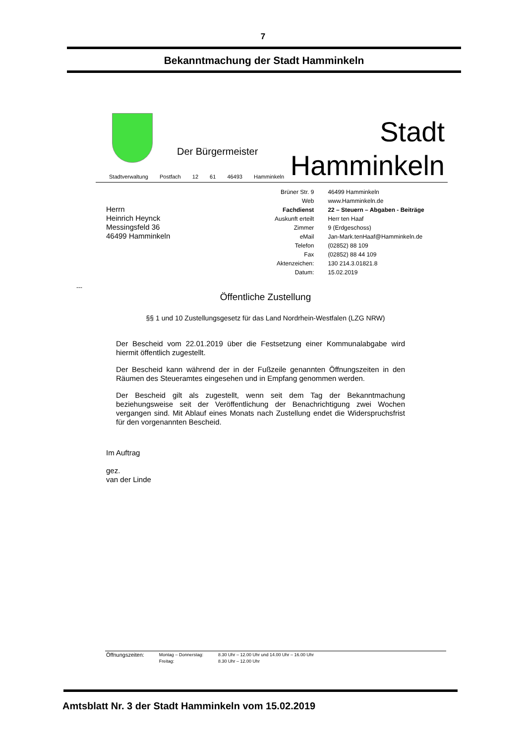7
Bekanntmachung der Stadt Hamminkeln
Der Bürgermeister
Stadt
Hamminkeln
Stadtverwaltung Postfach 12 61 46493 Hamminkeln
Herrn
Heinrich Heynck
Messingsfeld 36
46499 Hamminkeln
| Brüner Str. 9 | 46499 Hamminkeln |
| Web | www.Hamminkeln.de |
| Fachdienst | 22 – Steuern – Abgaben - Beiträge |
| Auskunft erteilt | Herr ten Haaf |
| Zimmer | 9 (Erdgeschoss) |
| eMail | Jan-Mark.tenHaaf@Hamminkeln.de |
| Telefon | (02852) 88 109 |
| Fax | (02852) 88 44 109 |
| Aktenzeichen: | 130 214.3.01821.8 |
| Datum: | 15.02.2019 |
---
Öffentliche Zustellung
§§ 1 und 10 Zustellungsgesetz für das Land Nordrhein-Westfalen (LZG NRW)
Der Bescheid vom 22.01.2019 über die Festsetzung einer Kommunalabgabe wird hiermit öffentlich zugestellt.
Der Bescheid kann während der in der Fußzeile genannten Öffnungszeiten in den Räumen des Steueramtes eingesehen und in Empfang genommen werden.
Der Bescheid gilt als zugestellt, wenn seit dem Tag der Bekanntmachung beziehungsweise seit der Veröffentlichung der Benachrichtigung zwei Wochen vergangen sind. Mit Ablauf eines Monats nach Zustellung endet die Widerspruchsfrist für den vorgenannten Bescheid.
Im Auftrag
gez.
van der Linde
| Öffnungszeiten: | Montag – Donnerstag: | 8.30 Uhr – 12.00 Uhr und 14.00 Uhr – 16.00 Uhr |
| | Freitag: | 8.30 Uhr – 12.00 Uhr |
Amtsblatt Nr. 3 der Stadt Hamminkeln vom 15.02.2019